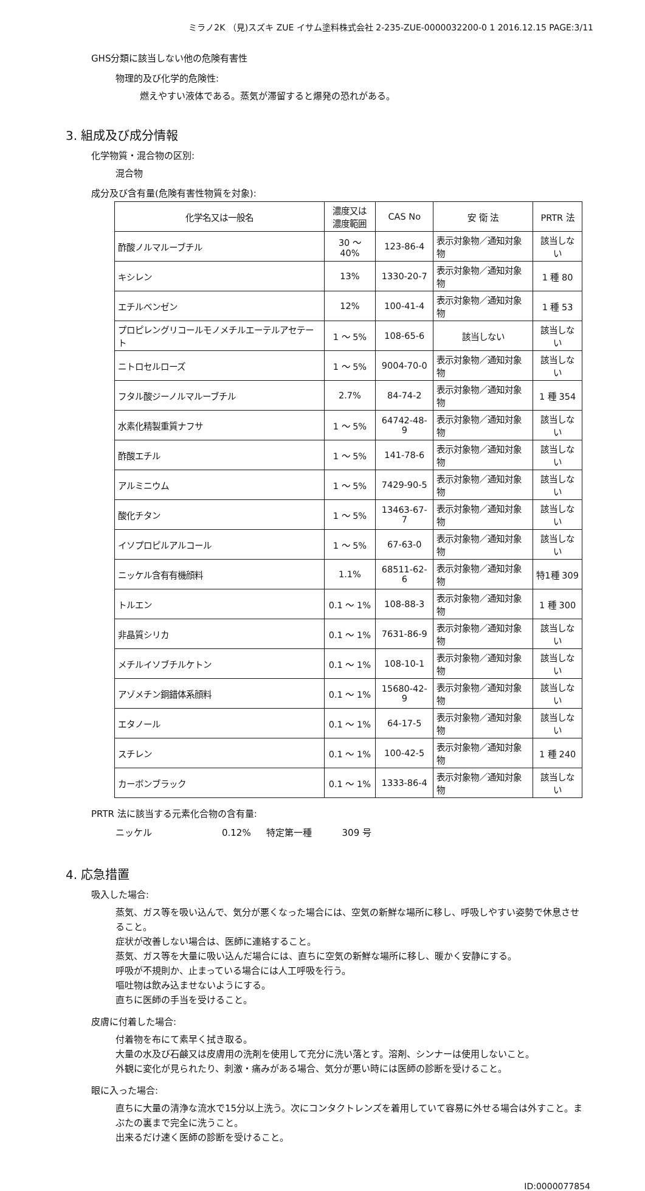ミラノ2K （見)スズキ ZUE イサム塗料株式会社 2-235-ZUE-0000032200-0 1 2016.12.15 PAGE:3/11
GHS分類に該当しない他の危険有害性
物理的及び化学的危険性:
燃えやすい液体である。蒸気が滞留すると爆発の恐れがある。
3. 組成及び成分情報
化学物質・混合物の区別:
混合物
成分及び含有量(危険有害性物質を対象):
| 化学名又は一般名 | 濃度又は 濃度範囲 | CAS No | 安 衛 法 | PRTR 法 |
| --- | --- | --- | --- | --- |
| 酢酸ノルマルーブチル | 30 ～ 40% | 123-86-4 | 表示対象物／通知対象物 | 該当しない |
| キシレン | 13% | 1330-20-7 | 表示対象物／通知対象物 | 1 種 80 |
| エチルベンゼン | 12% | 100-41-4 | 表示対象物／通知対象物 | 1 種 53 |
| プロピレングリコールモノメチルエーテルアセテート | 1 ～ 5% | 108-65-6 | 該当しない | 該当しない |
| ニトロセルローズ | 1 ～ 5% | 9004-70-0 | 表示対象物／通知対象物 | 該当しない |
| フタル酸ジーノルマルーブチル | 2.7% | 84-74-2 | 表示対象物／通知対象物 | 1 種 354 |
| 水素化精製重質ナフサ | 1 ～ 5% | 64742-48-9 | 表示対象物／通知対象物 | 該当しない |
| 酢酸エチル | 1 ～ 5% | 141-78-6 | 表示対象物／通知対象物 | 該当しない |
| アルミニウム | 1 ～ 5% | 7429-90-5 | 表示対象物／通知対象物 | 該当しない |
| 酸化チタン | 1 ～ 5% | 13463-67-7 | 表示対象物／通知対象物 | 該当しない |
| イソプロピルアルコール | 1 ～ 5% | 67-63-0 | 表示対象物／通知対象物 | 該当しない |
| ニッケル含有有機顔料 | 1.1% | 68511-62-6 | 表示対象物／通知対象物 | 特1種 309 |
| トルエン | 0.1 ～ 1% | 108-88-3 | 表示対象物／通知対象物 | 1 種 300 |
| 非晶質シリカ | 0.1 ～ 1% | 7631-86-9 | 表示対象物／通知対象物 | 該当しない |
| メチルイソブチルケトン | 0.1 ～ 1% | 108-10-1 | 表示対象物／通知対象物 | 該当しない |
| アゾメチン銅錯体系顔料 | 0.1 ～ 1% | 15680-42-9 | 表示対象物／通知対象物 | 該当しない |
| エタノール | 0.1 ～ 1% | 64-17-5 | 表示対象物／通知対象物 | 該当しない |
| スチレン | 0.1 ～ 1% | 100-42-5 | 表示対象物／通知対象物 | 1 種 240 |
| カーボンブラック | 0.1 ～ 1% | 1333-86-4 | 表示対象物／通知対象物 | 該当しない |
PRTR 法に該当する元素化合物の含有量:
ニッケル 0.12% 特定第一種 309 号
4. 応急措置
吸入した場合:
蒸気、ガス等を吸い込んで、気分が悪くなった場合には、空気の新鮮な場所に移し、呼吸しやすい姿勢で休息させること。
症状が改善しない場合は、医師に連絡すること。
蒸気、ガス等を大量に吸い込んだ場合には、直ちに空気の新鮮な場所に移し、暖かく安静にする。
呼吸が不規則か、止まっている場合には人工呼吸を行う。
嘔吐物は飲み込ませないようにする。
直ちに医師の手当を受けること。
皮膚に付着した場合:
付着物を布にて素早く拭き取る。
大量の水及び石鹸又は皮膚用の洗剤を使用して充分に洗い落とす。溶剤、シンナーは使用しないこと。
外観に変化が見られたり、刺激・痛みがある場合、気分が悪い時には医師の診断を受けること。
眼に入った場合:
直ちに大量の清浄な流水で15分以上洗う。次にコンタクトレンズを着用していて容易に外せる場合は外すこと。まぶたの裏まで完全に洗うこと。
出来るだけ速く医師の診断を受けること。
ID:0000077854